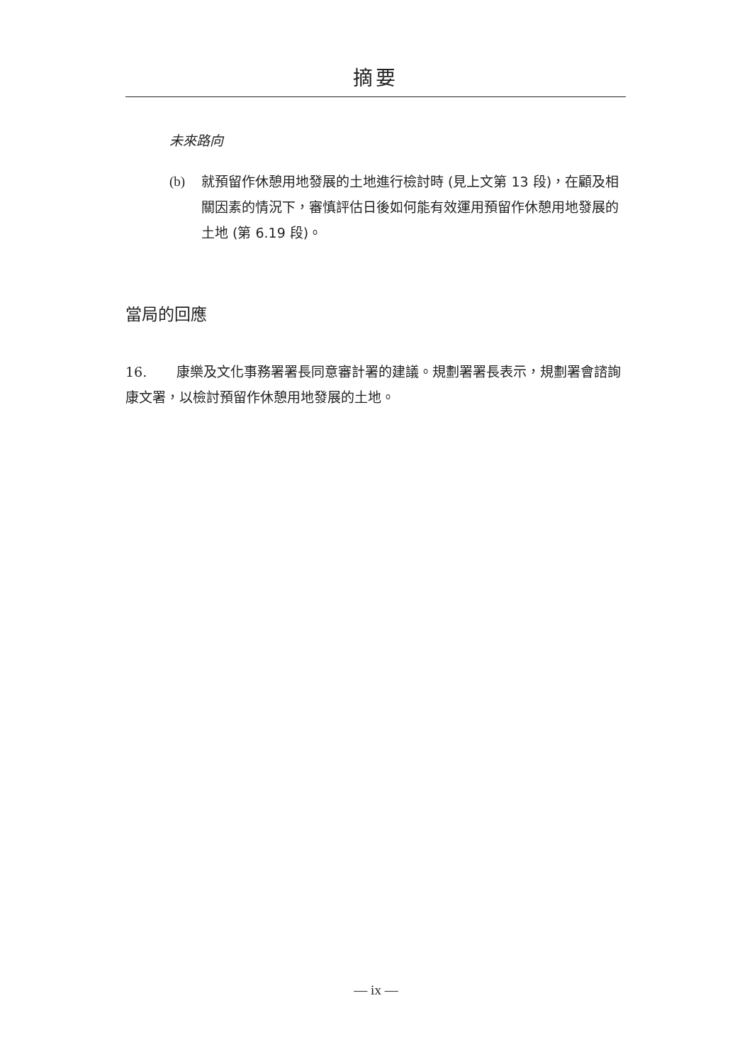摘要
未來路向
(b) 就預留作休憩用地發展的土地進行檢討時 (見上文第 13 段)，在顧及相關因素的情況下，審慎評估日後如何能有效運用預留作休憩用地發展的土地 (第 6.19 段)。
當局的回應
16. 康樂及文化事務署署長同意審計署的建議。規劃署署長表示，規劃署會諮詢康文署，以檢討預留作休憩用地發展的土地。
— ix —